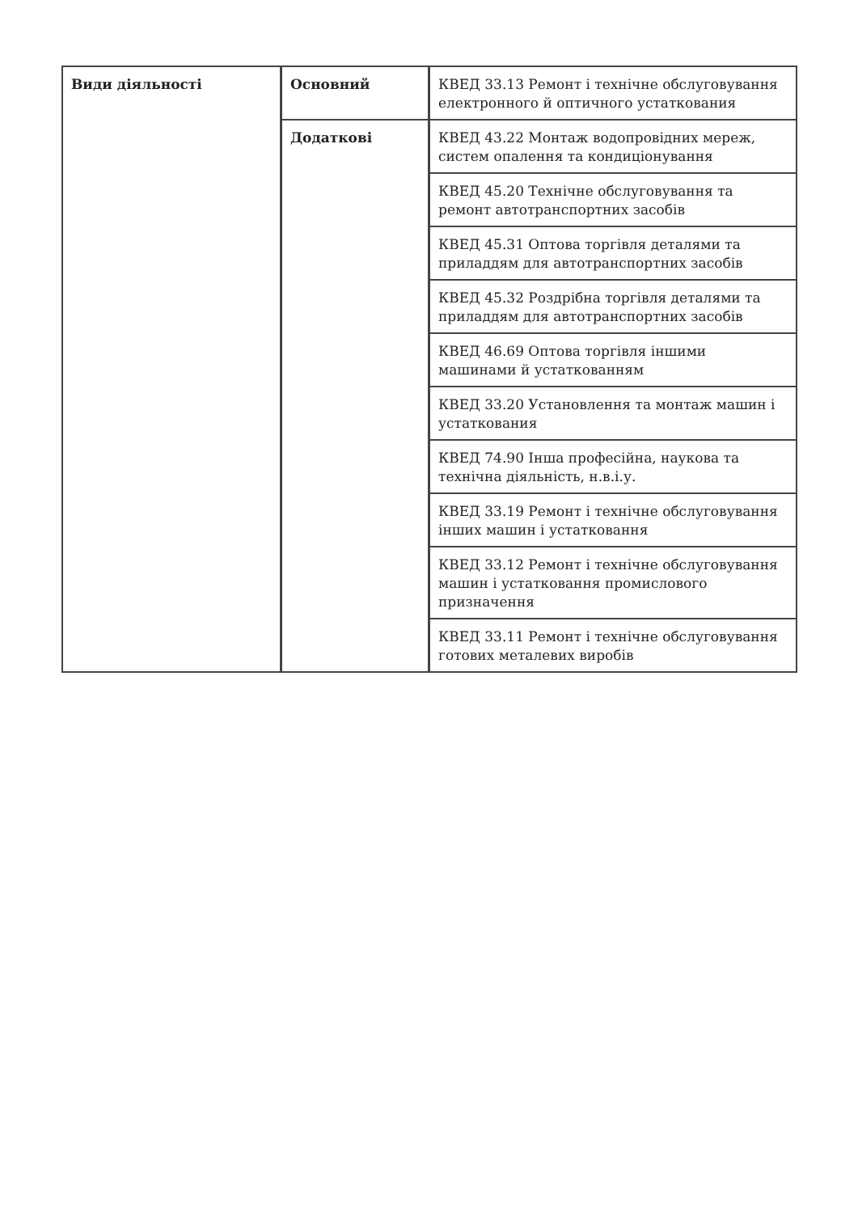| Види діяльності | Основний | КВЕД 33.13 Ремонт і технічне обслуговування електронного й оптичного устаткования |
| | Додаткові | КВЕД 43.22 Монтаж водопровідних мереж, систем опалення та кондиціонування |
| | | КВЕД 45.20 Технічне обслуговування та ремонт автотранспортних засобів |
| | | КВЕД 45.31 Оптова торгівля деталями та приладдям для автотранспортних засобів |
| | | КВЕД 45.32 Роздрібна торгівля деталями та приладдям для автотранспортних засобів |
| | | КВЕД 46.69 Оптова торгівля іншими машинами й устаткованням |
| | | КВЕД 33.20 Установлення та монтаж машин і устаткования |
| | | КВЕД 74.90 Інша професійна, наукова та технічна діяльність, н.в.і.у. |
| | | КВЕД 33.19 Ремонт і технічне обслуговування інших машин і устатковання |
| | | КВЕД 33.12 Ремонт і технічне обслуговування машин і устатковання промислового призначення |
| | | КВЕД 33.11 Ремонт і технічне обслуговування готових металевих виробів |